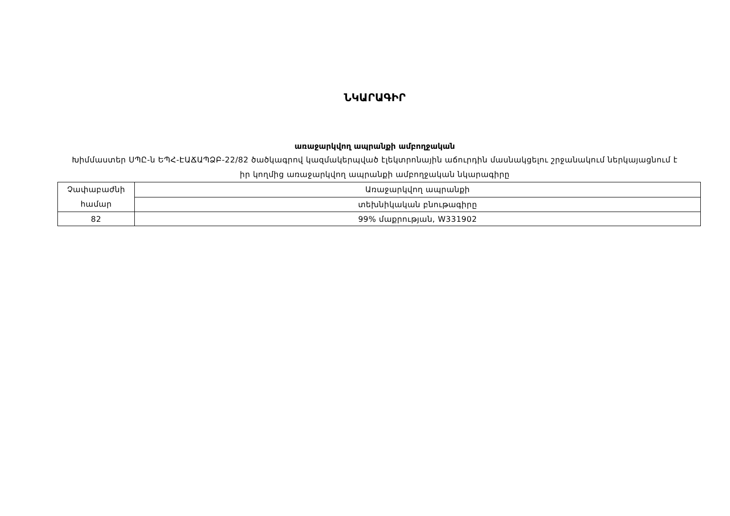ՆԿԱՐԱԳԻՐ
առաջարկվող ապրանքի ամբողջական
Խիմմաստեր ՍՊԸ-ն ԵՊՀ-ԷԱՃԱՊՁԲ-22/82 ծածկագրով կազմակերպված էլեկտրոնային աճուրդին մասնակցելու շրջանակում ներկայացնում է իր կողմից առաջարկվող ապրանքի ամբողջական նկարագիրը
| Չափաբաժնի համար | Առաջարկվող ապրանքի |
| | տեխնիկական բնութագիրը |
| 82 | 99% մաքրության, W331902 |